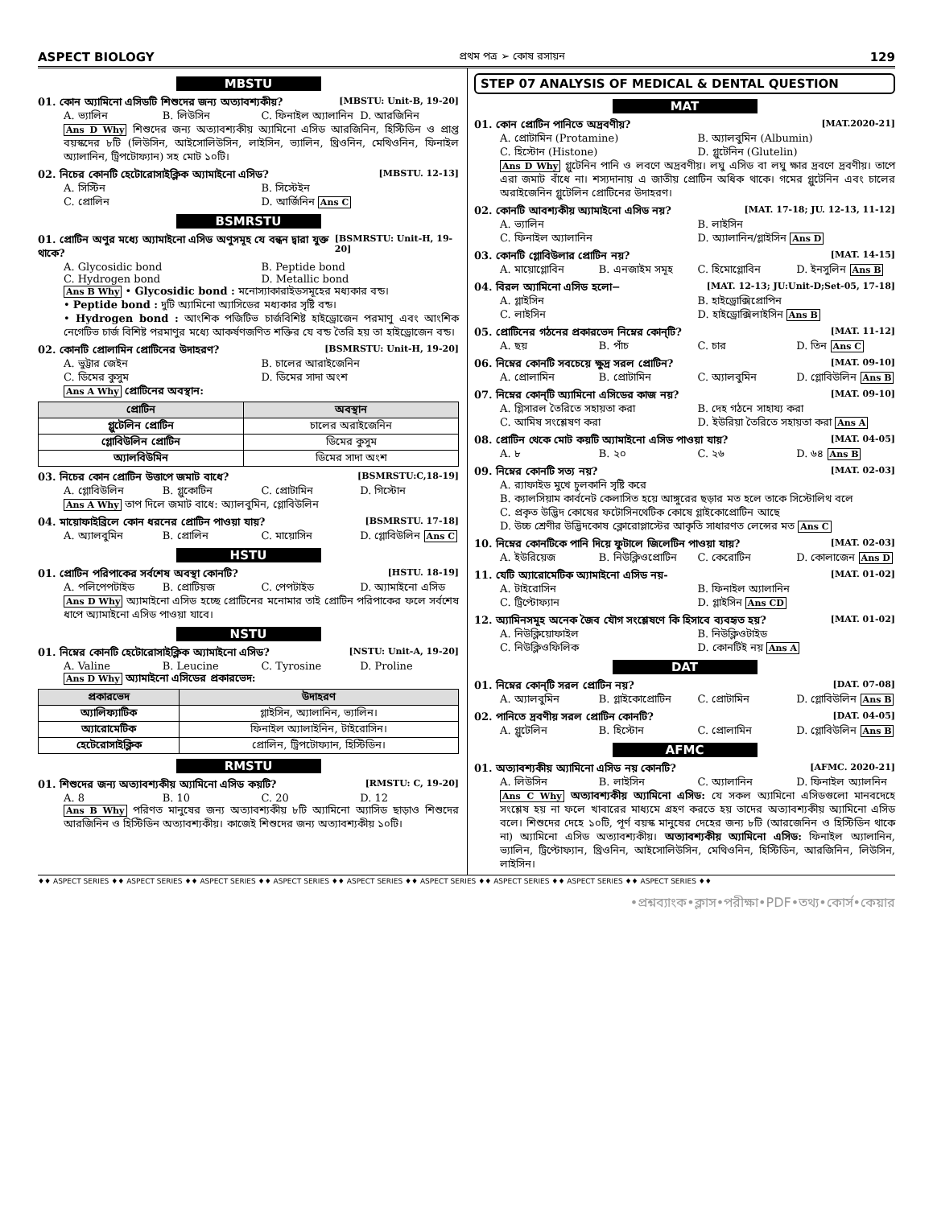ASPECT BIOLOGY প্রথম পত্র ➢ কোষ রসায়ন 129
MBSTU
01. কোন অ্যামিনো এসিডটি শিশুদের জন্য অত্যাবশ্যকীয়? [MBSTU: Unit-B, 19-20]
A. ভ্যালিন B. লিউসিন C. ফিনাইল অ্যালানিন D. আরজিনিন
Ans D Why শিশুদের জন্য অত্যাবশ্যকীয় অ্যামিনো এসিড আরজিনিন, হিস্টিডিন ও প্রাপ্ত বয়স্কদের ৮টি (লিউসিন, আইসোলিউসিন, লাইসিন, ভ্যালিন, থ্রিওনিন, মেথিওনিন, ফিনাইল অ্যালানিন, ট্রিপটোফ্যান) সহ মোট ১০টি।
02. নিচের কোনটি হেটোরোসাইক্লিক অ্যামাইনো এসিড? [MBSTU. 12-13]
A. সিস্টিন B. সিস্টেইন C. প্রোলিন D. আর্জিনিন Ans C
BSMRSTU
01. প্রোটিন অণুর মধ্যে অ্যামাইনো এসিড অণুসমূহ যে বন্ধন দ্বারা যুক্ত থাকে? [BSMRSTU: Unit-H, 19-20]
A. Glycosidic bond B. Peptide bond C. Hydrogen bond D. Metallic bond
Ans B Why • Glycosidic bond : মনোস্যাকারাইডসমূহের মধ্যকার বন্ড।
• Peptide bond : দুটি অ্যামিনো অ্যাসিডের মধ্যকার সৃষ্টি বন্ড।
• Hydrogen bond : আংশিক পজিটিভ চার্জবিশিষ্ট হাইড্রোজেন পরমাণু এবং আংশিক নেগেটিভ চার্জ বিশিষ্ট পরমাণুর মধ্যে আকর্ষণজণিত শক্তির যে বন্ড তৈরি হয় তা হাইড্রোজেন বন্ড।
02. কোনটি প্রোলামিন প্রোটিনের উদাহরণ? [BSMRSTU: Unit-H, 19-20]
A. ভুট্টার জেইন B. চালের আরাইজেনিন C. ডিমের কুসুম D. ডিমের সাদা অংশ
Ans A Why প্রোটিনের অবস্থান:
| প্রোটিন | অবস্থান |
| --- | --- |
| গ্লুটেলিন প্রোটিন | চালের অরাইজেনিন |
| গ্লোবিউলিন প্রোটিন | ডিমের কুসুম |
| অ্যালবিউমিন | ডিমের সাদা অংশ |
03. নিচের কোন প্রোটিন উত্তাপে জমাট বাধে? [BSMRSTU:C,18-19]
A. গ্লোবিউলিন B. গ্লুকোটিন C. প্রোটামিন D. গিস্টোন
Ans A Why তাপ দিলে জমাট বাধে: অ্যালবুমিন, গ্লোবিউলিন
04. মায়োফাইব্রিলে কোন ধরনের প্রোটিন পাওয়া যায়? [BSMRSTU. 17-18]
A. অ্যালবুমিন B. প্রোলিন C. মায়োসিন D. গ্লোবিউলিন Ans C
HSTU
01. প্রোটিন পরিপাকের সর্বশেষ অবস্থা কোনটি? [HSTU. 18-19]
A. পলিপেপটাইড B. প্রোটিয়জ C. পেপটাইড D. অ্যামাইনো এসিড
Ans D Why অ্যামাইনো এসিড হচ্ছে প্রোটিনের মনোমার তাই প্রোটিন পরিপাকের ফলে সর্বশেষ ধাপে অ্যামাইনো এসিড পাওয়া যাবে।
NSTU
01. নিম্নের কোনটি হেটোরোসাইক্লিক অ্যামাইনো এসিড? [NSTU: Unit-A, 19-20]
A. Valine B. Leucine C. Tyrosine D. Proline
Ans D Why অ্যামাইনো এসিডের প্রকারভেদ:
| প্রকারভেদ | উদাহরণ |
| --- | --- |
| অ্যালিফ্যাটিক | গ্লাইসিন, অ্যালানিন, ভ্যালিন। |
| অ্যারোমেটিক | ফিনাইল অ্যালাইনিন, টাইরোসিন। |
| হেটেরোসাইক্লিক | প্রোলিন, ট্রিপটোফ্যান, হিস্টিডিন। |
RMSTU
01. শিশুদের জন্য অত্যাবশ্যকীয় অ্যামিনো এসিড কয়টি? [RMSTU: C, 19-20]
A. 8 B. 10 C. 20 D. 12
Ans B Why পরিণত মানুষের জন্য অত্যাবশ্যকীয় ৮টি অ্যামিনো অ্যাসিড ছাড়াও শিশুদের আরজিনিন ও হিস্টিডিন অত্যাবশ্যকীয়। কাজেই শিশুদের জন্য অত্যাবশ্যকীয় ১০টি।
STEP 07 ANALYSIS OF MEDICAL & DENTAL QUESTION
MAT
01. কোন প্রোটিন পানিতে অদ্রবণীয়? [MAT.2020-21]
A. প্রোটামিন (Protamine) B. অ্যালবুমিন (Albumin) C. হিস্টোন (Histone) D. গ্লুটেনিন (Glutelin)
Ans D Why গ্লুটেনিন পানি ও লবণে অদ্রবণীয়। লঘু এসিড বা লঘু ক্ষার দ্রবণে দ্রবণীয়। তাপে এরা জমাট বাঁধে না। শস্যদানায় এ জাতীয় প্রোটিন অধিক থাকে। গমের গ্লুটেনিন এবং চালের অরাইজেনিন গ্লুটেলিন প্রোটিনের উদাহরণ।
02. কোনটি আবশ্যকীয় অ্যামাইনো এসিড নয়? [MAT. 17-18; JU. 12-13, 11-12]
A. ভ্যালিন B. লাইসিন C. ফিনাইল অ্যালানিন D. অ্যালানিন/গ্লাইসিন Ans D
03. কোনটি গ্লোবিউলার প্রোটিন নয়? [MAT. 14-15]
A. মায়োগ্লোবিন B. এনজাইম সমূহ C. হিমোগ্লোবিন D. ইনসুলিন Ans B
04. বিরল অ্যামিনো এসিড হলো− [MAT. 12-13; JU:Unit-D;Set-05, 17-18]
A. গ্লাইসিন B. হাইড্রোক্সিপ্রোপিন C. লাইসিন D. হাইড্রোক্সিলাইসিন Ans B
05. প্রোটিনের গঠনের প্রকারভেদ নিম্নের কোন্‌টি? [MAT. 11-12]
A. ছয় B. পাঁচ C. চার D. তিন Ans C
06. নিম্নের কোনটি সবচেয়ে ক্ষুদ্র সরল প্রোটিন? [MAT. 09-10]
A. প্রোলামিন B. প্রোটামিন C. অ্যালবুমিন D. গ্লোবিউলিন Ans B
07. নিম্নের কোন্‌টি অ্যামিনো এসিডের কাজ নয়? [MAT. 09-10]
A. গ্লিসারল তৈরিতে সহায়তা করা B. দেহ গঠনে সাহায্য করা C. আমিষ সংশ্লেষণ করা D. ইউরিয়া তৈরিতে সহায়তা করা Ans A
08. প্রোটিন থেকে মোট কয়টি অ্যামাইনো এসিড পাওয়া যায়? [MAT. 04-05]
A. ৮ B. ২০ C. ২৬ D. ৬৪ Ans B
09. নিম্নের কোনটি সত্য নয়? [MAT. 02-03]
A. র‍্যাফাইড মুখে চুলকানি সৃষ্টি করে
B. ক্যালসিয়াম কার্বনেট কেলাসিত হয়ে আঙ্গুরের ছড়ার মত হলে তাকে সিস্টোলিথ বলে
C. প্রকৃত উদ্ভিদ কোষের ফটোসিনথেটিক কোষে গ্লাইকোপ্রোটিন আছে
D. উচ্চ শ্রেণীর উদ্ভিদকোষ ক্লোরোপ্লাস্টের আকৃতি সাধারণত লেন্সের মত Ans C
10. নিম্নের কোনটিকে পানি দিয়ে ফুটালে জিলেটিন পাওয়া যায়? [MAT. 02-03]
A. ইউরিয়েজ B. নিউক্লিওপ্রোটিন C. কেরোটিন D. কোলাজেন Ans D
11. যেটি অ্যারোমেটিক অ্যামাইনো এসিড নয়- [MAT. 01-02]
A. টাইরোসিন B. ফিনাইল অ্যালানিন C. ট্রিপ্টোফ্যান D. গ্লাইসিন Ans CD
12. অ্যামিনসমূহ অনেক জৈব যৌগ সংশ্লেষণে কি হিসাবে ব্যবহৃত হয়? [MAT. 01-02]
A. নিউক্লিয়োফাইল B. নিউক্লিওটাইড C. নিউক্লিওফিলিক D. কোনটিই নয় Ans A
DAT
01. নিম্নের কোন্‌টি সরল প্রোটিন নয়? [DAT. 07-08]
A. অ্যালবুমিন B. গ্লাইকোপ্রোটিন C. প্রোটামিন D. গ্লোবিউলিন Ans B
02. পানিতে দ্রবণীয় সরল প্রোটিন কোনটি? [DAT. 04-05]
A. গ্লুটেলিন B. হিস্টোন C. প্রোলামিন D. গ্লোবিউলিন Ans B
AFMC
01. অত্যাবশ্যকীয় অ্যামিনো এসিড নয় কোনটি? [AFMC. 2020-21]
A. লিউসিন B. লাইসিন C. অ্যালানিন D. ফিনাইল অ্যালনিন
Ans C Why অত্যাবশ্যকীয় অ্যামিনো এসিড: যে সকল অ্যামিনো এসিডগুলো মানবদেহে সংশ্লেষ হয় না ফলে খাবারের মাধ্যমে গ্রহণ করতে হয় তাদের অত্যাবশ্যকীয় অ্যামিনো এসিড বলে। শিশুদের দেহে ১০টি, পূর্ণ বয়স্ক মানুষের দেহের জন্য ৮টি (আরজেনিন ও হিস্টিডিন থাকে না) অ্যামিনো এসিড অত্যাবশ্যকীয়। অত্যাবশ্যকীয় অ্যামিনো এসিড: ফিনাইল অ্যালানিন, ভ্যালিন, ট্রিপ্টোফ্যান, থ্রিওনিন, আইসোলিউসিন, মেথিওনিন, হিস্টিডিন, আরজিনিন, লিউসিন, লাইসিন।
♦♦ ASPECT SERIES ♦♦ ASPECT SERIES ♦♦ ASPECT SERIES ♦♦ ASPECT SERIES ♦♦ ASPECT SERIES ♦♦ ASPECT SERIES ♦♦ ASPECT SERIES ♦♦ ASPECT SERIES ♦♦ ASPECT SERIES ♦♦
•প্রশ্নব্যাংক•ক্লাস•পরীক্ষা•PDF•তথ্য•কোর্স•কেয়ার